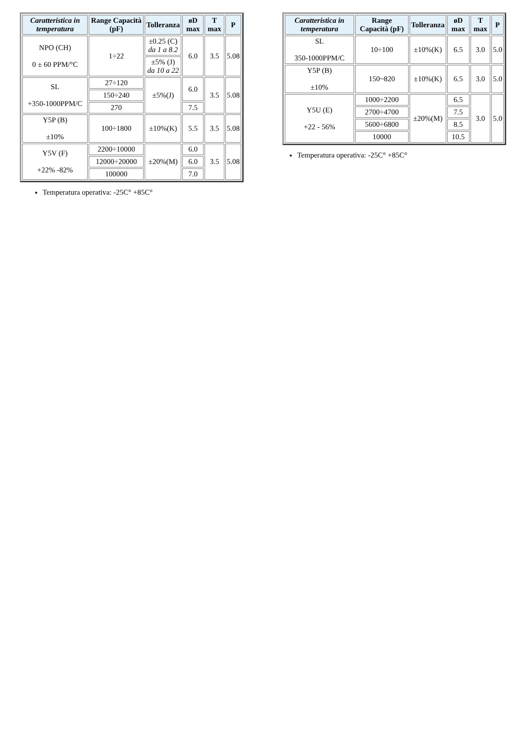| Caratteristica in temperatura | Range Capacità (pF) | Tolleranza | øD max | T max | P |
| --- | --- | --- | --- | --- | --- |
| NPO (CH) 0 ± 60 PPM/°C | 1÷22 | ±0.25 (C) da 1 a 8.2 | 6.0 | 3.5 | 5.08 |
| | | ±5% (J) da 10 a 22 | | | |
| SL +350-1000PPM/C | 27÷120 | ±5%(J) | 6.0 | 3.5 | 5.08 |
| | 150÷240 | | | | |
| | 270 | | 7.5 | | |
| Y5P (B) ±10% | 100÷1800 | ±10%(K) | 5.5 | 3.5 | 5.08 |
| Y5V (F) +22% -82% | 2200÷10000 | ±20%(M) | 6.0 | 3.5 | 5.08 |
| | 12000÷20000 | | 6.0 | | |
| | 100000 | | 7.0 | | |
Temperatura operativa: -25C° +85C°
| Caratteristica in temperatura | Range Capacità (pF) | Tolleranza | øD max | T max | P |
| --- | --- | --- | --- | --- | --- |
| SL 350-1000PPM/C | 10÷100 | ±10%(K) | 6.5 | 3.0 | 5.0 |
| Y5P (B) ±10% | 150~820 | ±10%(K) | 6.5 | 3.0 | 5.0 |
| Y5U (E) +22 - 56% | 1000÷2200 | ±20%(M) | 6.5 | 3.0 | 5.0 |
| | 2700÷4700 | | 7.5 | | |
| | 5600÷6800 | | 8.5 | | |
| | 10000 | | 10.5 | | |
Temperatura operativa: -25C° +85C°